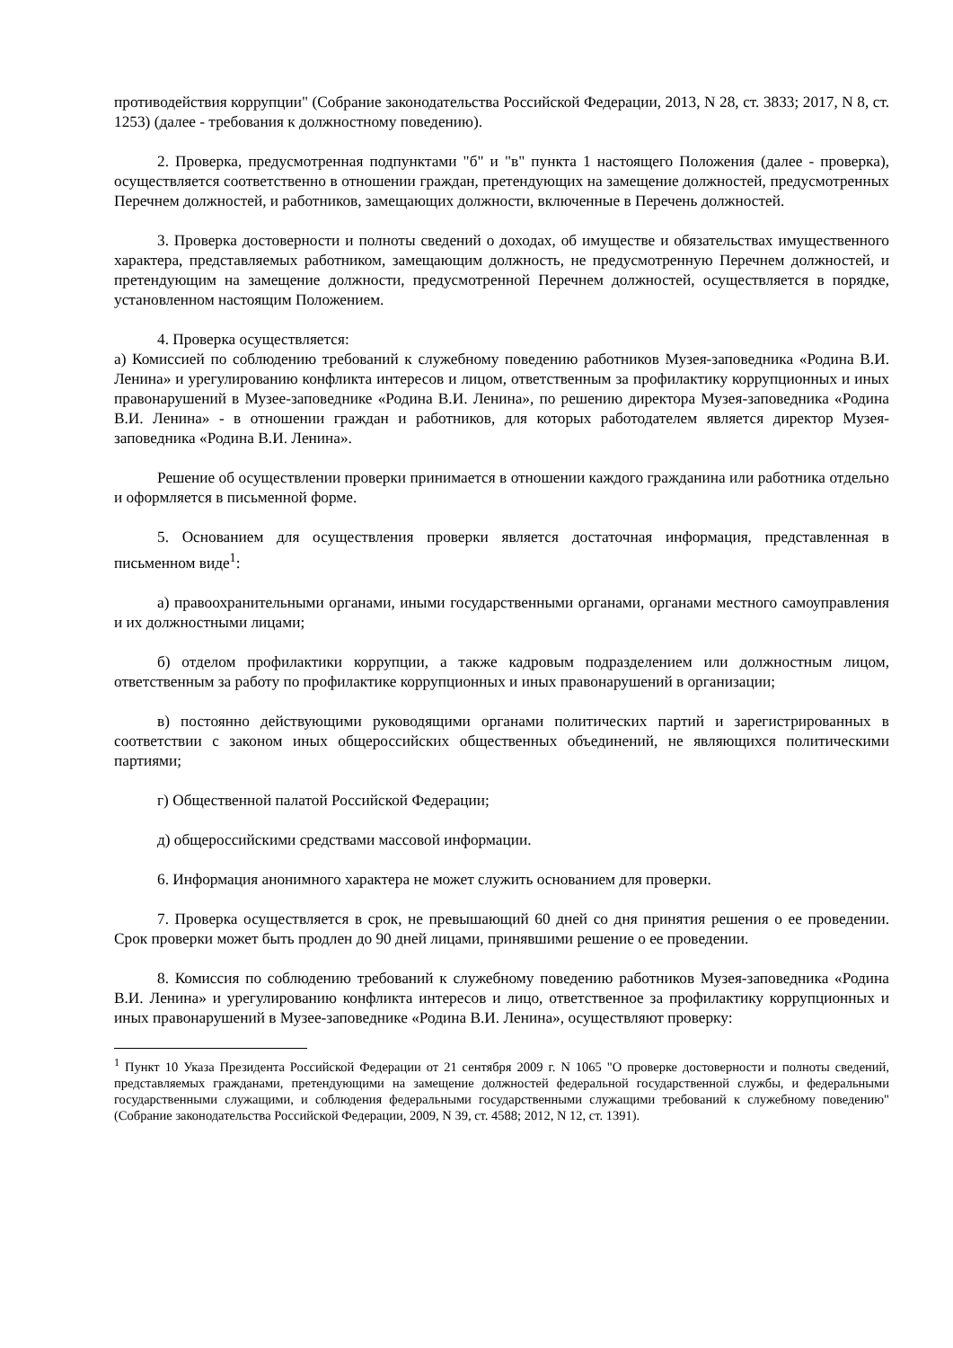противодействия коррупции" (Собрание законодательства Российской Федерации, 2013, N 28, ст. 3833; 2017, N 8, ст. 1253) (далее - требования к должностному поведению).
2. Проверка, предусмотренная подпунктами "б" и "в" пункта 1 настоящего Положения (далее - проверка), осуществляется соответственно в отношении граждан, претендующих на замещение должностей, предусмотренных Перечнем должностей, и работников, замещающих должности, включенные в Перечень должностей.
3. Проверка достоверности и полноты сведений о доходах, об имуществе и обязательствах имущественного характера, представляемых работником, замещающим должность, не предусмотренную Перечнем должностей, и претендующим на замещение должности, предусмотренной Перечнем должностей, осуществляется в порядке, установленном настоящим Положением.
4. Проверка осуществляется:
а) Комиссией по соблюдению требований к служебному поведению работников Музея-заповедника «Родина В.И. Ленина» и урегулированию конфликта интересов и лицом, ответственным за профилактику коррупционных и иных правонарушений в Музее-заповеднике «Родина В.И. Ленина», по решению директора Музея-заповедника «Родина В.И. Ленина» - в отношении граждан и работников, для которых работодателем является директор Музея-заповедника «Родина В.И. Ленина».
Решение об осуществлении проверки принимается в отношении каждого гражданина или работника отдельно и оформляется в письменной форме.
5. Основанием для осуществления проверки является достаточная информация, представленная в письменном виде<sup>1</sup>:
а) правоохранительными органами, иными государственными органами, органами местного самоуправления и их должностными лицами;
б) отделом профилактики коррупции, а также кадровым подразделением или должностным лицом, ответственным за работу по профилактике коррупционных и иных правонарушений в организации;
в) постоянно действующими руководящими органами политических партий и зарегистрированных в соответствии с законом иных общероссийских общественных объединений, не являющихся политическими партиями;
г) Общественной палатой Российской Федерации;
д) общероссийскими средствами массовой информации.
6. Информация анонимного характера не может служить основанием для проверки.
7. Проверка осуществляется в срок, не превышающий 60 дней со дня принятия решения о ее проведении. Срок проверки может быть продлен до 90 дней лицами, принявшими решение о ее проведении.
8. Комиссия по соблюдению требований к служебному поведению работников Музея-заповедника «Родина В.И. Ленина» и урегулированию конфликта интересов и лицо, ответственное за профилактику коррупционных и иных правонарушений в Музее-заповеднике «Родина В.И. Ленина», осуществляют проверку:
<sup>1</sup> Пункт 10 Указа Президента Российской Федерации от 21 сентября 2009 г. N 1065 "О проверке достоверности и полноты сведений, представляемых гражданами, претендующими на замещение должностей федеральной государственной службы, и федеральными государственными служащими, и соблюдения федеральными государственными служащими требований к служебному поведению" (Собрание законодательства Российской Федерации, 2009, N 39, ст. 4588; 2012, N 12, ст. 1391).